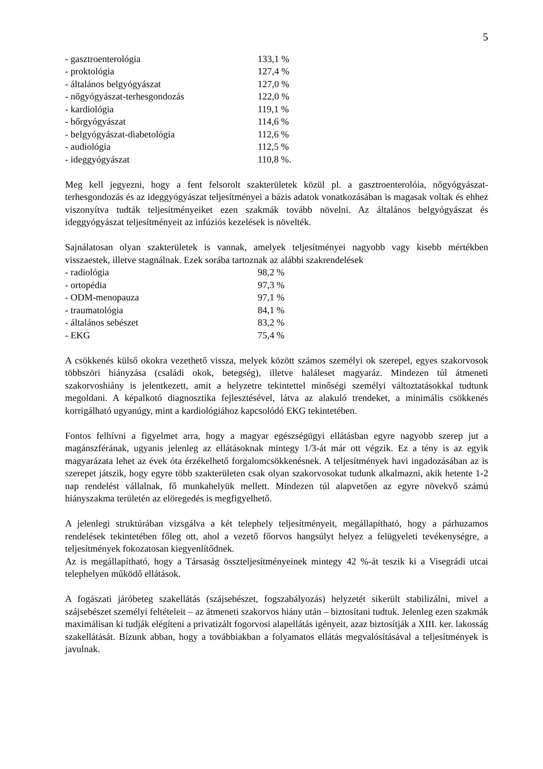5
| - gasztroenterológia | 133,1 % |
| - proktológia | 127,4 % |
| - általános belgyógyászat | 127,0 % |
| - nőgyógyászat-terhesgondozás | 122,0 % |
| - kardiológia | 119,1 % |
| - bőrgyógyászat | 114,6 % |
| - belgyógyászat-diabetológia | 112,6 % |
| - audiológia | 112,5 % |
| - ideggyógyászat | 110,8 %. |
Meg kell jegyezni, hogy a fent felsorolt szakterületek közül pl. a gasztroenterolóia, nőgyógyászat-terhesgondozás és az ideggyógyászat teljesítményei a bázis adatok vonatkozásában is magasak voltak és ehhez viszonyítva tudták teljesítményeiket ezen szakmák tovább növelni. Az általános belgyógyászat és ideggyógyászat teljesítményeit az infúziós kezelések is növelték.
Sajnálatosan olyan szakterületek is vannak, amelyek teljesítményei nagyobb vagy kisebb mértékben visszaestek, illetve stagnálnak. Ezek sorába tartoznak az alábbi szakrendelések
| - radiológia | 98,2 % |
| - ortopédia | 97,3 % |
| - ODM-menopauza | 97,1 % |
| - traumatológia | 84,1 % |
| - általános sebészet | 83,2 % |
| - EKG | 75,4 % |
A csökkenés külső okokra vezethető vissza, melyek között számos személyi ok szerepel, egyes szakorvosok többszöri hiányzása (családi okok, betegség), illetve haláleset magyaráz. Mindezen túl átmeneti szakorvoshiány is jelentkezett, amit a helyzetre tekintettel minőségi személyi változtatásokkal tudtunk megoldani. A képalkotó diagnosztika fejlesztésével, látva az alakuló trendeket, a minimális csökkenés korrigálható ugyanúgy, mint a kardiológiához kapcsolódó EKG tekintetében.
Fontos felhívni a figyelmet arra, hogy a magyar egészségügyi ellátásban egyre nagyobb szerep jut a magánszférának, ugyanis jelenleg az ellátásoknak mintegy 1/3-át már ott végzik. Ez a tény is az egyik magyarázata lehet az évek óta érzékelhető forgalomcsökkenésnek. A teljesítmények havi ingadozásában az is szerepet játszik, hogy egyre több szakterületen csak olyan szakorvosokat tudunk alkalmazni, akik hetente 1-2 nap rendelést vállalnak, fő munkahelyük mellett. Mindezen túl alapvetően az egyre növekvő számú hiányszakma területén az elöregedés is megfigyelhető.
A jelenlegi struktúrában vizsgálva a két telephely teljesítményeit, megállapítható, hogy a párhuzamos rendelések tekintetében főleg ott, ahol a vezető főorvos hangsúlyt helyez a felügyeleti tevékenységre, a teljesítmények fokozatosan kiegyenlítődnek.
Az is megállapítható, hogy a Társaság összteljesítményeinek mintegy 42 %-át teszik ki a Visegrádi utcai telephelyen működő ellátások.
A fogászati járóbeteg szakellátás (szájsebészet, fogszabályozás) helyzetét sikerült stabilizálni, mivel a szájsebészet személyi feltételeit – az átmeneti szakorvos hiány után – biztosítani tudtuk. Jelenleg ezen szakmák maximálisan ki tudják elégíteni a privatizált fogorvosi alapellátás igényeit, azaz biztosítják a XIII. ker. lakosság szakellátását. Bízunk abban, hogy a továbbiakban a folyamatos ellátás megvalósításával a teljesítmények is javulnak.